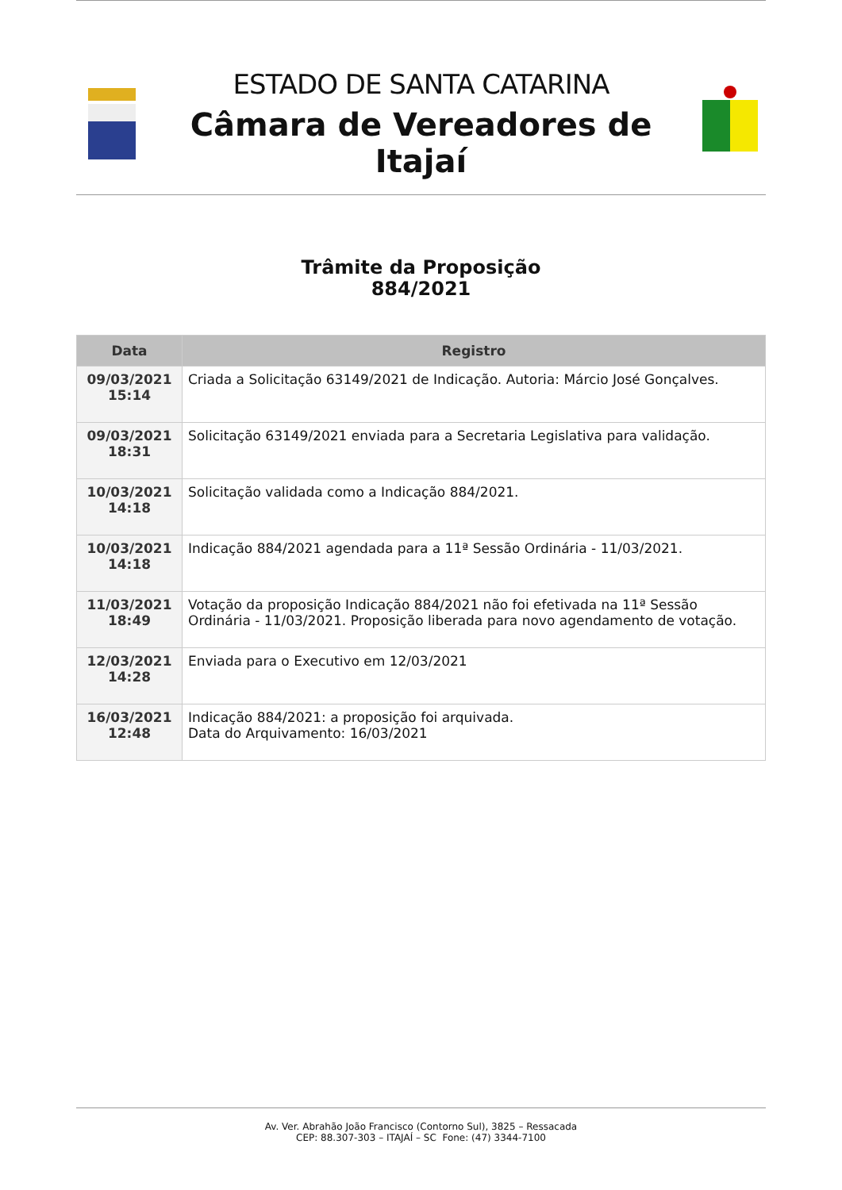ESTADO DE SANTA CATARINA
Câmara de Vereadores de Itajaí
Trâmite da Proposição
884/2021
| Data | Registro |
| --- | --- |
| 09/03/2021 15:14 | Criada a Solicitação 63149/2021 de Indicação. Autoria: Márcio José Gonçalves. |
| 09/03/2021 18:31 | Solicitação 63149/2021 enviada para a Secretaria Legislativa para validação. |
| 10/03/2021 14:18 | Solicitação validada como a Indicação 884/2021. |
| 10/03/2021 14:18 | Indicação 884/2021 agendada para a 11ª Sessão Ordinária - 11/03/2021. |
| 11/03/2021 18:49 | Votação da proposição Indicação 884/2021 não foi efetivada na 11ª Sessão Ordinária - 11/03/2021. Proposição liberada para novo agendamento de votação. |
| 12/03/2021 14:28 | Enviada para o Executivo em 12/03/2021 |
| 16/03/2021 12:48 | Indicação 884/2021: a proposição foi arquivada. Data do Arquivamento: 16/03/2021 |
Av. Ver. Abrahão João Francisco (Contorno Sul), 3825 – Ressacada
CEP: 88.307-303 – ITAJAÍ – SC Fone: (47) 3344-7100